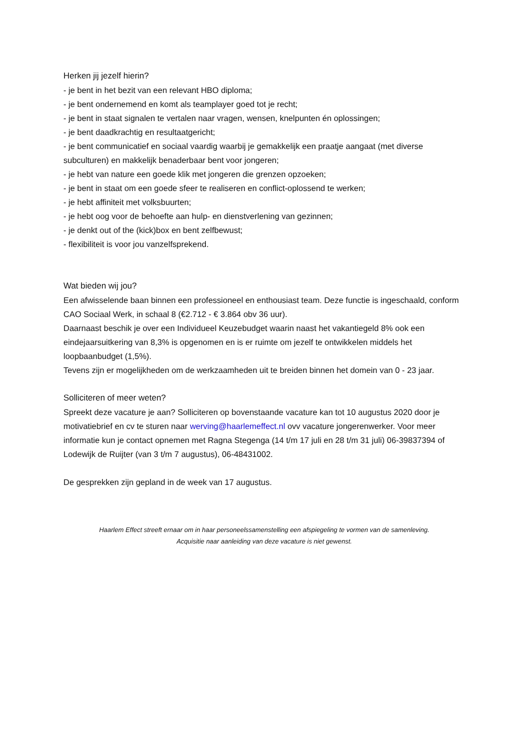Herken jij jezelf hierin?
- je bent in het bezit van een relevant HBO diploma;
- je bent ondernemend en komt als teamplayer goed tot je recht;
- je bent in staat signalen te vertalen naar vragen, wensen, knelpunten én oplossingen;
- je bent daadkrachtig en resultaatgericht;
- je bent communicatief en sociaal vaardig waarbij je gemakkelijk een praatje aangaat (met diverse subculturen) en makkelijk benaderbaar bent voor jongeren;
- je hebt van nature een goede klik met jongeren die grenzen opzoeken;
- je bent in staat om een goede sfeer te realiseren en conflict-oplossend te werken;
- je hebt affiniteit met volksbuurten;
- je hebt oog voor de behoefte aan hulp- en dienstverlening van gezinnen;
- je denkt out of the (kick)box en bent zelfbewust;
- flexibiliteit is voor jou vanzelfsprekend.
Wat bieden wij jou?
Een afwisselende baan binnen een professioneel en enthousiast team. Deze functie is ingeschaald, conform CAO Sociaal Werk, in schaal 8 (€2.712 - € 3.864 obv 36 uur).
Daarnaast beschik je over een Individueel Keuzebudget waarin naast het vakantiegeld 8% ook een eindejaarsuitkering van 8,3% is opgenomen en is er ruimte om jezelf te ontwikkelen middels het loopbaanbudget (1,5%).
Tevens zijn er mogelijkheden om de werkzaamheden uit te breiden binnen het domein van 0 - 23 jaar.
Solliciteren of meer weten?
Spreekt deze vacature je aan? Solliciteren op bovenstaande vacature kan tot 10 augustus 2020 door je motivatiebrief en cv te sturen naar werving@haarlemeffect.nl ovv vacature jongerenwerker. Voor meer informatie kun je contact opnemen met Ragna Stegenga (14 t/m 17 juli en 28 t/m 31 juli) 06-39837394 of Lodewijk de Ruijter (van 3 t/m 7 augustus), 06-48431002.
De gesprekken zijn gepland in de week van 17 augustus.
Haarlem Effect streeft ernaar om in haar personeelssamenstelling een afspiegeling te vormen van de samenleving.
Acquisitie naar aanleiding van deze vacature is niet gewenst.